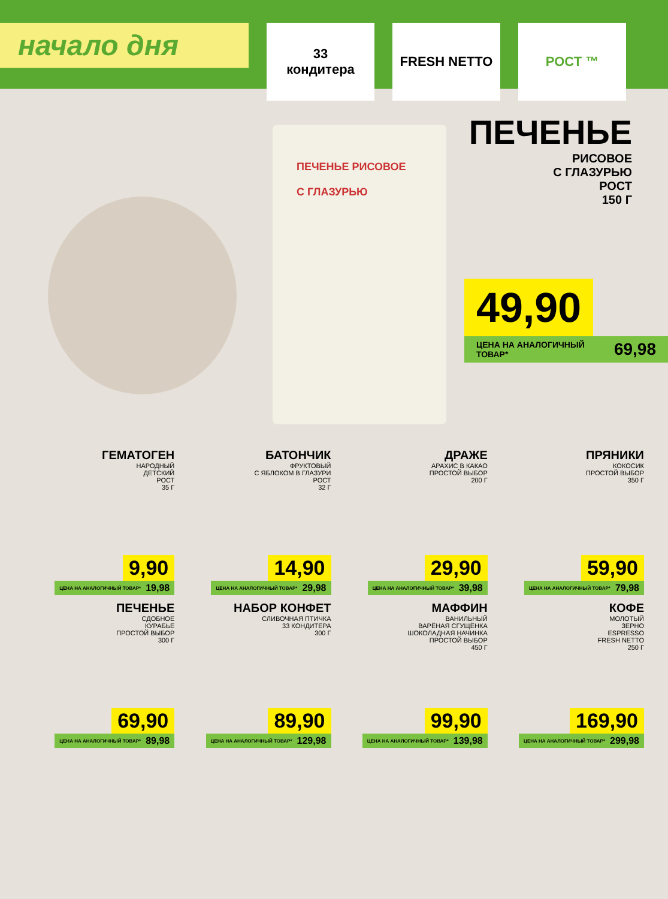начало дня
33
кондитера
FRESH NETTO РОСТ ™
ПЕЧЕНЬЕ РИСОВОЕ
С ГЛАЗУРЬЮ
ПЕЧЕНЬЕ
РИСОВОЕ
С ГЛАЗУРЬЮ
РОСТ
150 Г
49,90
ЦЕНА НА АНАЛОГИЧНЫЙ ТОВАР* 69,98
ГЕМАТОГЕН
НАРОДНЫЙ
ДЕТСКИЙ
РОСТ
35 Г
9,90
ЦЕНА НА АНАЛОГИЧНЫЙ ТОВАР* 19,98
БАТОНЧИК
ФРУКТОВЫЙ
С ЯБЛОКОМ В ГЛАЗУРИ
РОСТ
32 Г
14,90
ЦЕНА НА АНАЛОГИЧНЫЙ ТОВАР* 29,98
ДРАЖЕ
АРАХИС В КАКАО
ПРОСТОЙ ВЫБОР
200 Г
29,90
ЦЕНА НА АНАЛОГИЧНЫЙ ТОВАР* 39,98
ПРЯНИКИ
КОКОСИК
ПРОСТОЙ ВЫБОР
350 Г
59,90
ЦЕНА НА АНАЛОГИЧНЫЙ ТОВАР* 79,98
ПЕЧЕНЬЕ
СДОБНОЕ
КУРАБЬЕ
ПРОСТОЙ ВЫБОР
300 Г
69,90
ЦЕНА НА АНАЛОГИЧНЫЙ ТОВАР* 89,98
НАБОР КОНФЕТ
СЛИВОЧНАЯ ПТИЧКА
33 КОНДИТЕРА
300 Г
89,90
ЦЕНА НА АНАЛОГИЧНЫЙ ТОВАР* 129,98
МАФФИН
ВАНИЛЬНЫЙ
ВАРЁНАЯ СГУЩЁНКА
ШОКОЛАДНАЯ НАЧИНКА
ПРОСТОЙ ВЫБОР
450 Г
99,90
ЦЕНА НА АНАЛОГИЧНЫЙ ТОВАР* 139,98
КОФЕ
МОЛОТЫЙ
ЗЕРНО
ESPRESSO
FRESH NETTO
250 Г
169,90
ЦЕНА НА АНАЛОГИЧНЫЙ ТОВАР* 299,98